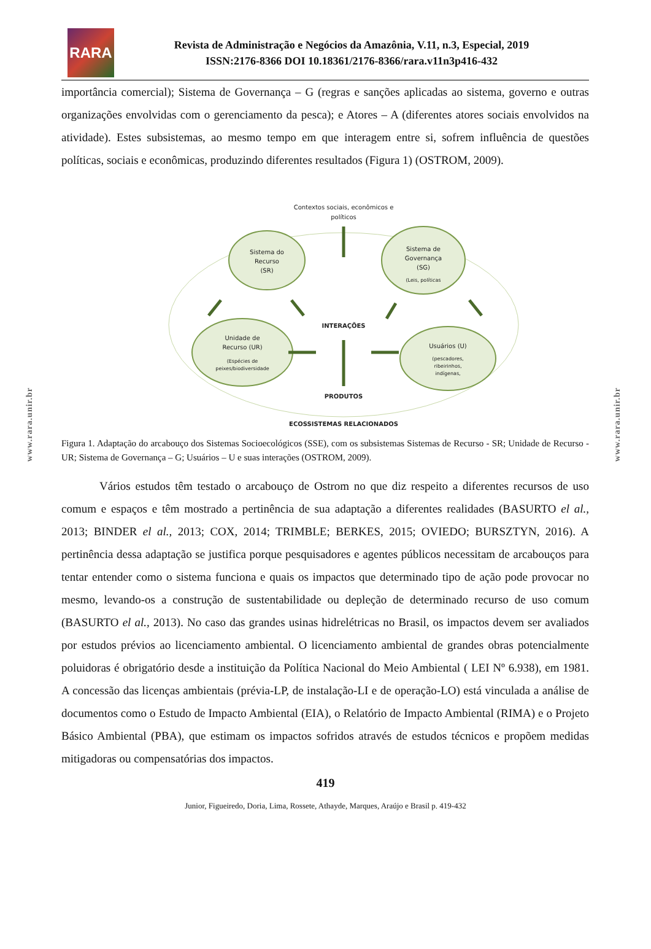www.rara.unir.br
www.rara.unir.br
RARA
Revista de Administração e Negócios da Amazônia, V.11, n.3, Especial, 2019
ISSN:2176-8366 DOI 10.18361/2176-8366/rara.v11n3p416-432
importância comercial); Sistema de Governança – G (regras e sanções aplicadas ao sistema, governo e outras organizações envolvidas com o gerenciamento da pesca); e Atores – A (diferentes atores sociais envolvidos na atividade). Estes subsistemas, ao mesmo tempo em que interagem entre si, sofrem influência de questões políticas, sociais e econômicas, produzindo diferentes resultados (Figura 1) (OSTROM, 2009).
Contextos sociais, econômicos e
políticos
Sistema do
Recurso
(SR)
Sistema de
Governança
(SG)
(Leis, políticas
Unidade de
Recurso (UR)
(Espécies de
peixes/biodiversidade
Usuários (U)
(pescadores,
ribeirinhos,
indígenas,
INTERAÇÕES
PRODUTOS
ECOSSISTEMAS RELACIONADOS
Figura 1. Adaptação do arcabouço dos Sistemas Socioecológicos (SSE), com os subsistemas Sistemas de Recurso - SR; Unidade de Recurso - UR; Sistema de Governança – G; Usuários – U e suas interações (OSTROM, 2009).
Vários estudos têm testado o arcabouço de Ostrom no que diz respeito a diferentes recursos de uso comum e espaços e têm mostrado a pertinência de sua adaptação a diferentes realidades (BASURTO el al., 2013; BINDER el al., 2013; COX, 2014; TRIMBLE; BERKES, 2015; OVIEDO; BURSZTYN, 2016). A pertinência dessa adaptação se justifica porque pesquisadores e agentes públicos necessitam de arcabouços para tentar entender como o sistema funciona e quais os impactos que determinado tipo de ação pode provocar no mesmo, levando-os a construção de sustentabilidade ou depleção de determinado recurso de uso comum (BASURTO el al., 2013). No caso das grandes usinas hidrelétricas no Brasil, os impactos devem ser avaliados por estudos prévios ao licenciamento ambiental. O licenciamento ambiental de grandes obras potencialmente poluidoras é obrigatório desde a instituição da Política Nacional do Meio Ambiental ( LEI Nº 6.938), em 1981. A concessão das licenças ambientais (prévia-LP, de instalação-LI e de operação-LO) está vinculada a análise de documentos como o Estudo de Impacto Ambiental (EIA), o Relatório de Impacto Ambiental (RIMA) e o Projeto Básico Ambiental (PBA), que estimam os impactos sofridos através de estudos técnicos e propõem medidas mitigadoras ou compensatórias dos impactos.
419
Junior, Figueiredo, Doria, Lima, Rossete, Athayde, Marques, Araújo e Brasil p. 419-432